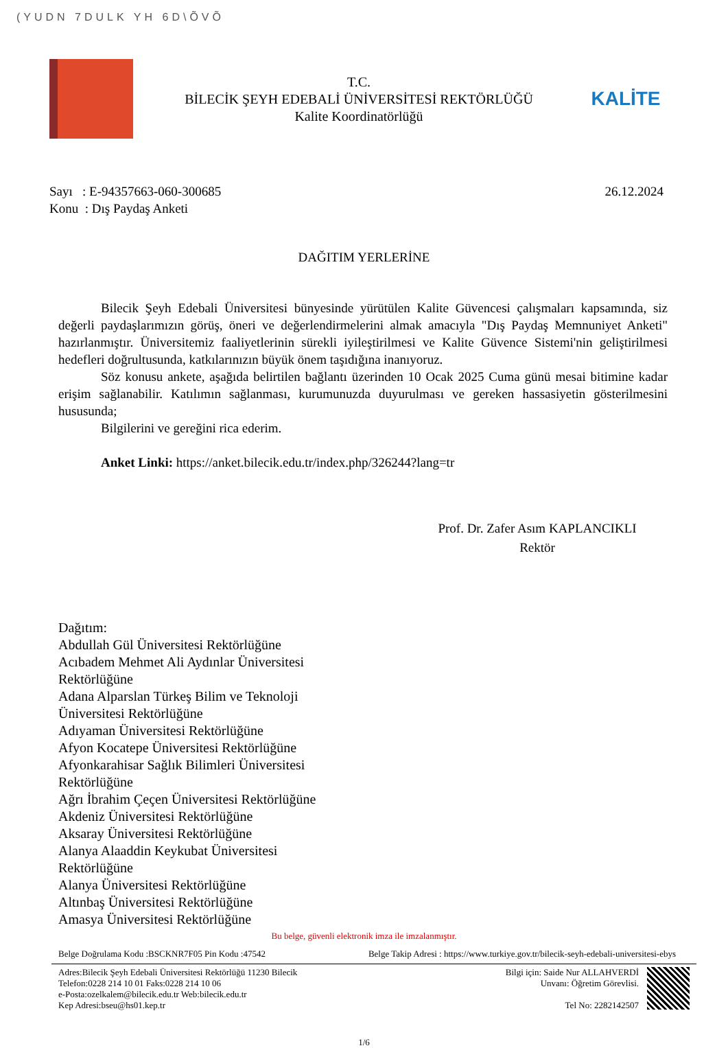(YUDN 7DULK YH 6D\ÕVÕ
T.C.
BİLECİK ŞEYH EDEBALİ ÜNİVERSİTESİ REKTÖRLÜĞÜ
Kalite Koordinatörlüğü
KALİTE
Sayı : E-94357663-060-300685 26.12.2024
Konu : Dış Paydaş Anketi
DAĞITIM YERLERİNE
Bilecik Şeyh Edebali Üniversitesi bünyesinde yürütülen Kalite Güvencesi çalışmaları kapsamında, siz değerli paydaşlarımızın görüş, öneri ve değerlendirmelerini almak amacıyla "Dış Paydaş Memnuniyet Anketi" hazırlanmıştır. Üniversitemiz faaliyetlerinin sürekli iyileştirilmesi ve Kalite Güvence Sistemi'nin geliştirilmesi hedefleri doğrultusunda, katkılarınızın büyük önem taşıdığına inanıyoruz.
Söz konusu ankete, aşağıda belirtilen bağlantı üzerinden 10 Ocak 2025 Cuma günü mesai bitimine kadar erişim sağlanabilir. Katılımın sağlanması, kurumunuzda duyurulması ve gereken hassasiyetin gösterilmesini hususunda;
Bilgilerini ve gereğini rica ederim.
Anket Linki: https://anket.bilecik.edu.tr/index.php/326244?lang=tr
Prof. Dr. Zafer Asım KAPLANCIKLI
Rektör
Dağıtım:
Abdullah Gül Üniversitesi Rektörlüğüne
Acıbadem Mehmet Ali Aydınlar Üniversitesi Rektörlüğüne
Adana Alparslan Türkeş Bilim ve Teknoloji Üniversitesi Rektörlüğüne
Adıyaman Üniversitesi Rektörlüğüne
Afyon Kocatepe Üniversitesi Rektörlüğüne
Afyonkarahisar Sağlık Bilimleri Üniversitesi Rektörlüğüne
Ağrı İbrahim Çeçen Üniversitesi Rektörlüğüne
Akdeniz Üniversitesi Rektörlüğüne
Aksaray Üniversitesi Rektörlüğüne
Alanya Alaaddin Keykubat Üniversitesi Rektörlüğüne
Alanya Üniversitesi Rektörlüğüne
Altınbaş Üniversitesi Rektörlüğüne
Amasya Üniversitesi Rektörlüğüne
Bu belge, güvenli elektronik imza ile imzalanmıştır.
Belge Doğrulama Kodu :BSCKNR7F05 Pin Kodu :47542 Belge Takip Adresi : https://www.turkiye.gov.tr/bilecik-seyh-edebali-universitesi-ebys
Adres:Bilecik Şeyh Edebali Üniversitesi Rektörlüğü 11230 Bilecik
Telefon:0228 214 10 01 Faks:0228 214 10 06
e-Posta:ozelkalem@bilecik.edu.tr Web:bilecik.edu.tr
Kep Adresi:bseu@hs01.kep.tr
Bilgi için: Saide Nur ALLAHVERDİ
Unvanı: Öğretim Görevlisi.
Tel No: 2282142507
1/6